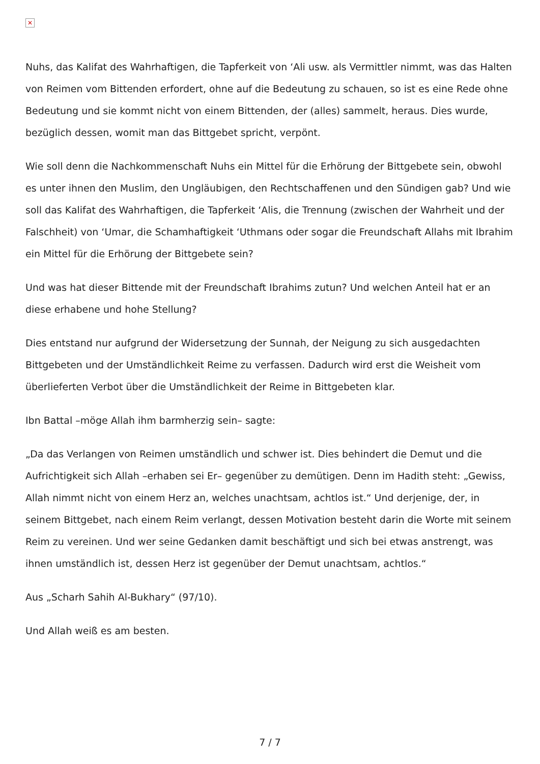✕
Nuhs, das Kalifat des Wahrhaftigen, die Tapferkeit von ‘Ali usw. als Vermittler nimmt, was das Halten von Reimen vom Bittenden erfordert, ohne auf die Bedeutung zu schauen, so ist es eine Rede ohne Bedeutung und sie kommt nicht von einem Bittenden, der (alles) sammelt, heraus. Dies wurde, bezüglich dessen, womit man das Bittgebet spricht, verpönt.
Wie soll denn die Nachkommenschaft Nuhs ein Mittel für die Erhörung der Bittgebete sein, obwohl es unter ihnen den Muslim, den Ungläubigen, den Rechtschaffenen und den Sündigen gab? Und wie soll das Kalifat des Wahrhaftigen, die Tapferkeit ‘Alis, die Trennung (zwischen der Wahrheit und der Falschheit) von ‘Umar, die Schamhaftigkeit ‘Uthmans oder sogar die Freundschaft Allahs mit Ibrahim ein Mittel für die Erhörung der Bittgebete sein?
Und was hat dieser Bittende mit der Freundschaft Ibrahims zutun? Und welchen Anteil hat er an diese erhabene und hohe Stellung?
Dies entstand nur aufgrund der Widersetzung der Sunnah, der Neigung zu sich ausgedachten Bittgebeten und der Umständlichkeit Reime zu verfassen. Dadurch wird erst die Weisheit vom überlieferten Verbot über die Umständlichkeit der Reime in Bittgebeten klar.
Ibn Battal –möge Allah ihm barmherzig sein– sagte:
„Da das Verlangen von Reimen umständlich und schwer ist. Dies behindert die Demut und die Aufrichtigkeit sich Allah –erhaben sei Er– gegenüber zu demütigen. Denn im Hadith steht: „Gewiss, Allah nimmt nicht von einem Herz an, welches unachtsam, achtlos ist.“ Und derjenige, der, in seinem Bittgebet, nach einem Reim verlangt, dessen Motivation besteht darin die Worte mit seinem Reim zu vereinen. Und wer seine Gedanken damit beschäftigt und sich bei etwas anstrengt, was ihnen umständlich ist, dessen Herz ist gegenüber der Demut unachtsam, achtlos.“
Aus „Scharh Sahih Al-Bukhary“ (97/10).
Und Allah weiß es am besten.
7 / 7